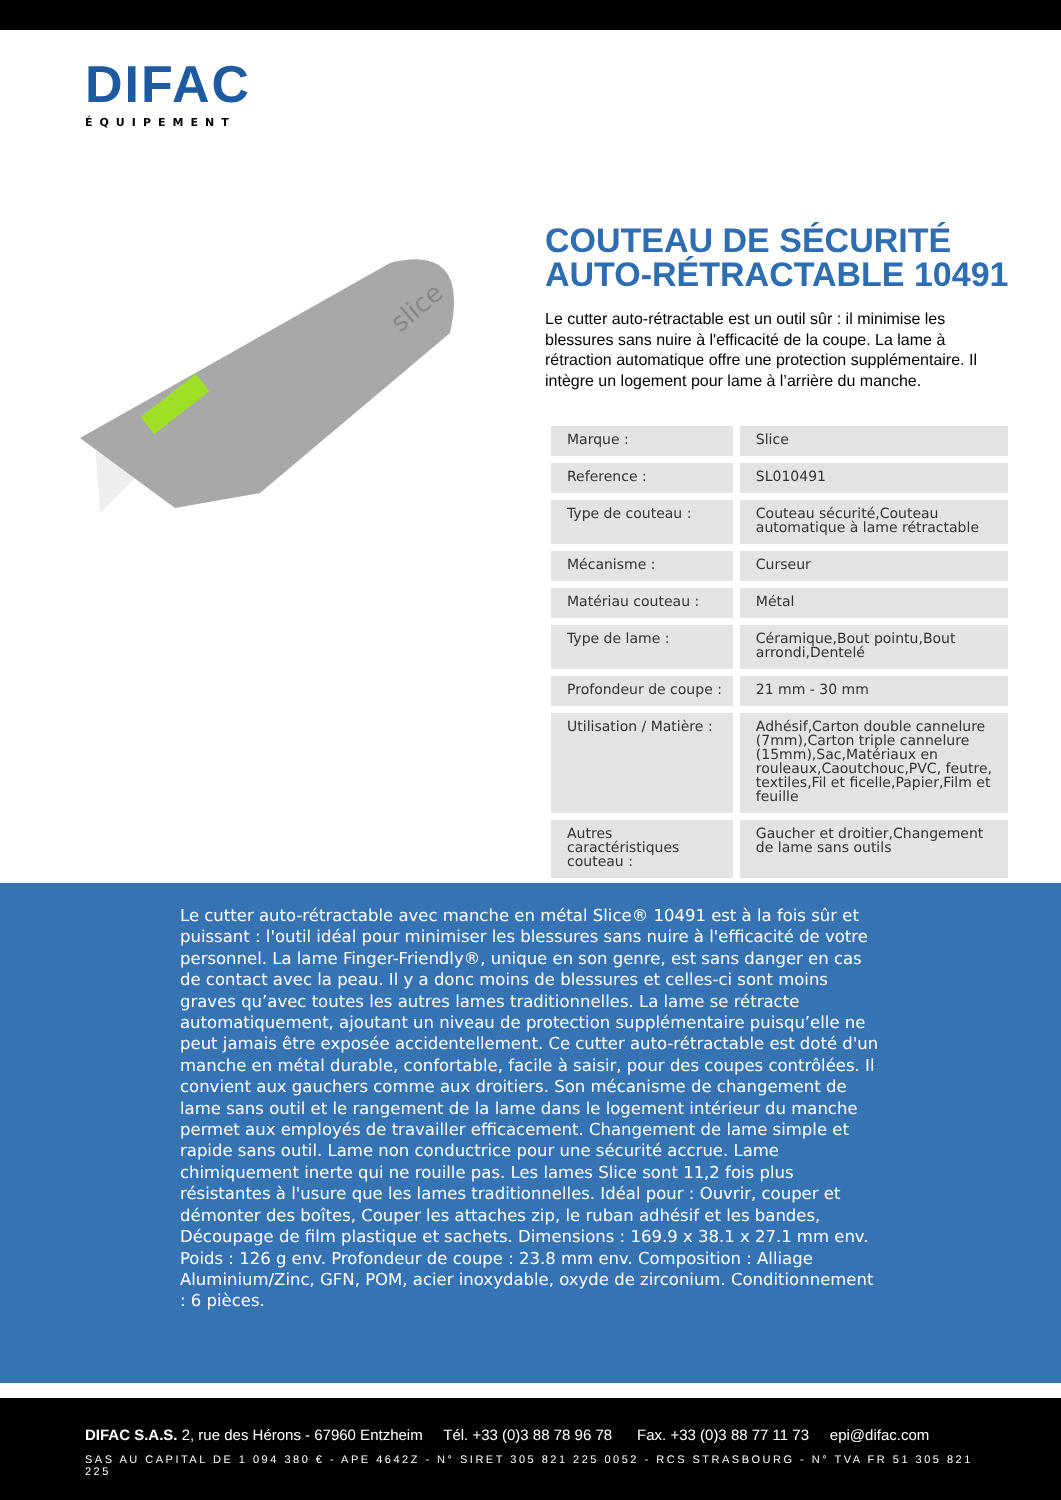DIFAC
ÉQUIPEMENT
slice
COUTEAU DE SÉCURITÉ AUTO-RÉTRACTABLE 10491
Le cutter auto-rétractable est un outil sûr : il minimise les blessures sans nuire à l'efficacité de la coupe. La lame à rétraction automatique offre une protection supplémentaire. Il intègre un logement pour lame à l’arrière du manche.
| Marque : | Slice |
| Reference : | SL010491 |
| Type de couteau : | Couteau sécurité,Couteau automatique à lame rétractable |
| Mécanisme : | Curseur |
| Matériau couteau : | Métal |
| Type de lame : | Céramique,Bout pointu,Bout arrondi,Dentelé |
| Profondeur de coupe : | 21 mm - 30 mm |
| Utilisation / Matière : | Adhésif,Carton double cannelure (7mm),Carton triple cannelure (15mm),Sac,Matériaux en rouleaux,Caoutchouc,PVC, feutre, textiles,Fil et ficelle,Papier,Film et feuille |
| Autres caractéristiques couteau : | Gaucher et droitier,Changement de lame sans outils |
Le cutter auto-rétractable avec manche en métal Slice® 10491 est à la fois sûr et puissant : l'outil idéal pour minimiser les blessures sans nuire à l'efficacité de votre personnel. La lame Finger-Friendly®, unique en son genre, est sans danger en cas de contact avec la peau. Il y a donc moins de blessures et celles-ci sont moins graves qu’avec toutes les autres lames traditionnelles. La lame se rétracte automatiquement, ajoutant un niveau de protection supplémentaire puisqu’elle ne peut jamais être exposée accidentellement. Ce cutter auto-rétractable est doté d'un manche en métal durable, confortable, facile à saisir, pour des coupes contrôlées. Il convient aux gauchers comme aux droitiers. Son mécanisme de changement de lame sans outil et le rangement de la lame dans le logement intérieur du manche permet aux employés de travailler efficacement. Changement de lame simple et rapide sans outil. Lame non conductrice pour une sécurité accrue. Lame chimiquement inerte qui ne rouille pas. Les lames Slice sont 11,2 fois plus résistantes à l'usure que les lames traditionnelles. Idéal pour : Ouvrir, couper et démonter des boîtes, Couper les attaches zip, le ruban adhésif et les bandes, Découpage de film plastique et sachets. Dimensions : 169.9 x 38.1 x 27.1 mm env. Poids : 126 g env. Profondeur de coupe : 23.8 mm env. Composition : Alliage Aluminium/Zinc, GFN, POM, acier inoxydable, oxyde de zirconium. Conditionnement : 6 pièces.
DIFAC S.A.S. 2, rue des Hérons - 67960 Entzheim Tél. +33 (0)3 88 78 96 78 Fax. +33 (0)3 88 77 11 73 epi@difac.com
SAS AU CAPITAL DE 1 094 380 € - APE 4642Z - N° SIRET 305 821 225 0052 - RCS STRASBOURG - N° TVA FR 51 305 821 225